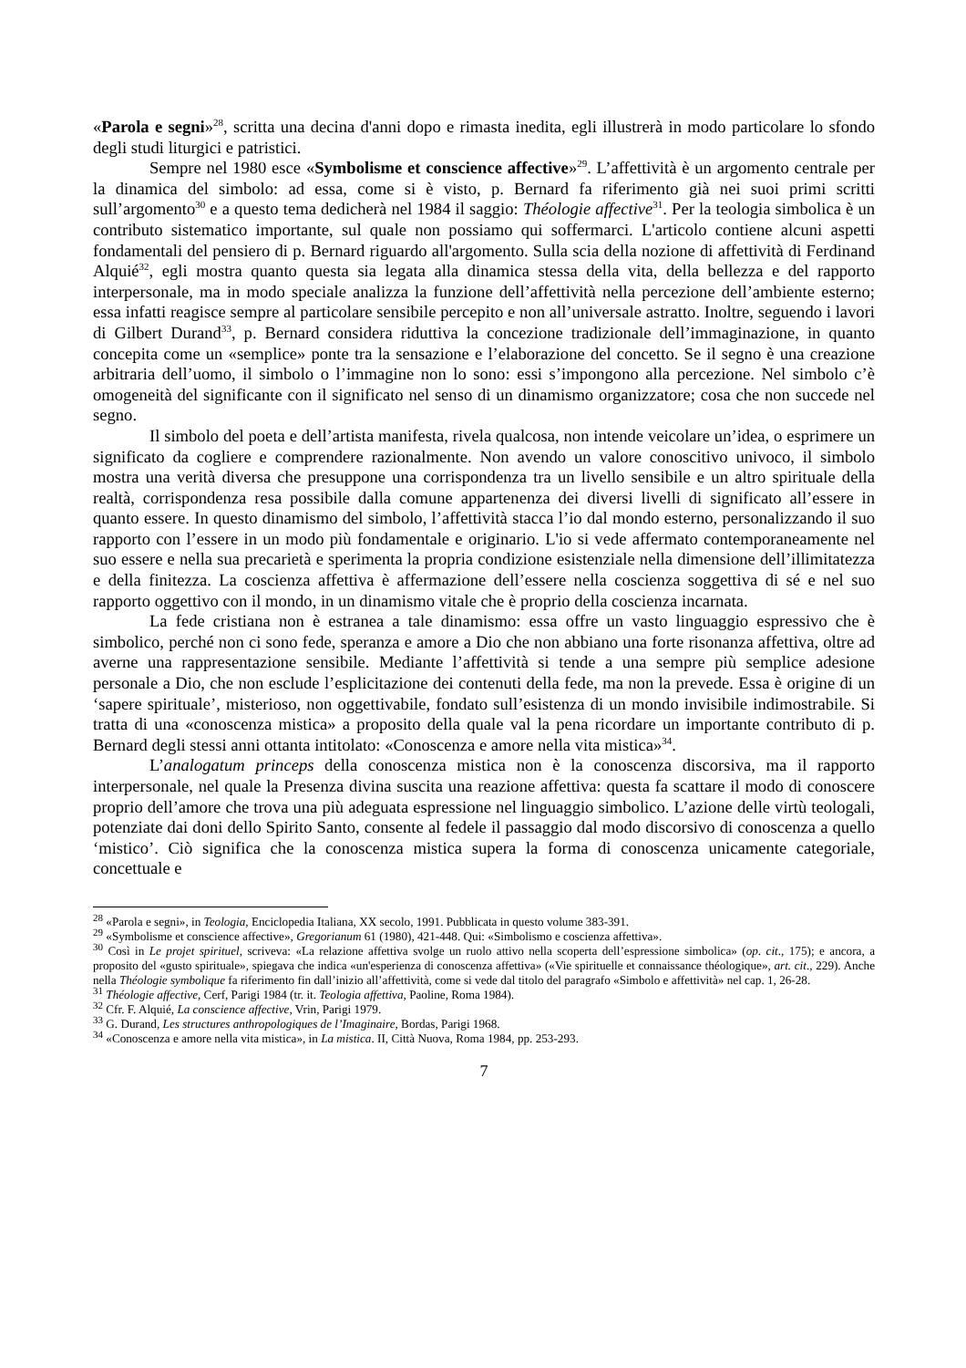«Parola e segni»<sup>28</sup>, scritta una decina d'anni dopo e rimasta inedita, egli illustrerà in modo particolare lo sfondo degli studi liturgici e patristici.
Sempre nel 1980 esce «Symbolisme et conscience affective»<sup>29</sup>. L’affettività è un argomento centrale per la dinamica del simbolo: ad essa, come si è visto, p. Bernard fa riferimento già nei suoi primi scritti sull’argomento<sup>30</sup> e a questo tema dedicherà nel 1984 il saggio: Théologie affective<sup>31</sup>. Per la teologia simbolica è un contributo sistematico importante, sul quale non possiamo qui soffermarci. L'articolo contiene alcuni aspetti fondamentali del pensiero di p. Bernard riguardo all'argomento. Sulla scia della nozione di affettività di Ferdinand Alquié<sup>32</sup>, egli mostra quanto questa sia legata alla dinamica stessa della vita, della bellezza e del rapporto interpersonale, ma in modo speciale analizza la funzione dell’affettività nella percezione dell’ambiente esterno; essa infatti reagisce sempre al particolare sensibile percepito e non all’universale astratto. Inoltre, seguendo i lavori di Gilbert Durand<sup>33</sup>, p. Bernard considera riduttiva la concezione tradizionale dell’immaginazione, in quanto concepita come un «semplice» ponte tra la sensazione e l’elaborazione del concetto. Se il segno è una creazione arbitraria dell’uomo, il simbolo o l’immagine non lo sono: essi s’impongono alla percezione. Nel simbolo c’è omogeneità del significante con il significato nel senso di un dinamismo organizzatore; cosa che non succede nel segno.
Il simbolo del poeta e dell’artista manifesta, rivela qualcosa, non intende veicolare un’idea, o esprimere un significato da cogliere e comprendere razionalmente. Non avendo un valore conoscitivo univoco, il simbolo mostra una verità diversa che presuppone una corrispondenza tra un livello sensibile e un altro spirituale della realtà, corrispondenza resa possibile dalla comune appartenenza dei diversi livelli di significato all’essere in quanto essere. In questo dinamismo del simbolo, l’affettività stacca l’io dal mondo esterno, personalizzando il suo rapporto con l’essere in un modo più fondamentale e originario. L'io si vede affermato contemporaneamente nel suo essere e nella sua precarietà e sperimenta la propria condizione esistenziale nella dimensione dell’illimitatezza e della finitezza. La coscienza affettiva è affermazione dell’essere nella coscienza soggettiva di sé e nel suo rapporto oggettivo con il mondo, in un dinamismo vitale che è proprio della coscienza incarnata.
La fede cristiana non è estranea a tale dinamismo: essa offre un vasto linguaggio espressivo che è simbolico, perché non ci sono fede, speranza e amore a Dio che non abbiano una forte risonanza affettiva, oltre ad averne una rappresentazione sensibile. Mediante l’affettività si tende a una sempre più semplice adesione personale a Dio, che non esclude l’esplicitazione dei contenuti della fede, ma non la prevede. Essa è origine di un ‘sapere spirituale’, misterioso, non oggettivabile, fondato sull’esistenza di un mondo invisibile indimostrabile. Si tratta di una «conoscenza mistica» a proposito della quale val la pena ricordare un importante contributo di p. Bernard degli stessi anni ottanta intitolato: «Conoscenza e amore nella vita mistica»<sup>34</sup>.
L’analogatum princeps della conoscenza mistica non è la conoscenza discorsiva, ma il rapporto interpersonale, nel quale la Presenza divina suscita una reazione affettiva: questa fa scattare il modo di conoscere proprio dell’amore che trova una più adeguata espressione nel linguaggio simbolico. L’azione delle virtù teologali, potenziate dai doni dello Spirito Santo, consente al fedele il passaggio dal modo discorsivo di conoscenza a quello ‘mistico’. Ciò significa che la conoscenza mistica supera la forma di conoscenza unicamente categoriale, concettuale e
<sup>28</sup> «Parola e segni», in Teologia, Enciclopedia Italiana, XX secolo, 1991. Pubblicata in questo volume 383-391.
<sup>29</sup> «Symbolisme et conscience affective», Gregorianum 61 (1980), 421-448. Qui: «Simbolismo e coscienza affettiva».
<sup>30</sup> Così in Le projet spirituel, scriveva: «La relazione affettiva svolge un ruolo attivo nella scoperta dell’espressione simbolica» (op. cit., 175); e ancora, a proposito del «gusto spirituale», spiegava che indica «un'esperienza di conoscenza affettiva» («Vie spirituelle et connaissance théologique», art. cit., 229). Anche nella Théologie symbolique fa riferimento fin dall’inizio all’affettività, come si vede dal titolo del paragrafo «Simbolo e affettività» nel cap. 1, 26-28.
<sup>31</sup> Théologie affective, Cerf, Parigi 1984 (tr. it. Teologia affettiva, Paoline, Roma 1984).
<sup>32</sup> Cfr. F. Alquié, La conscience affective, Vrin, Parigi 1979.
<sup>33</sup> G. Durand, Les structures anthropologiques de l’Imaginaire, Bordas, Parigi 1968.
<sup>34</sup> «Conoscenza e amore nella vita mistica», in La mistica. II, Città Nuova, Roma 1984, pp. 253-293.
7